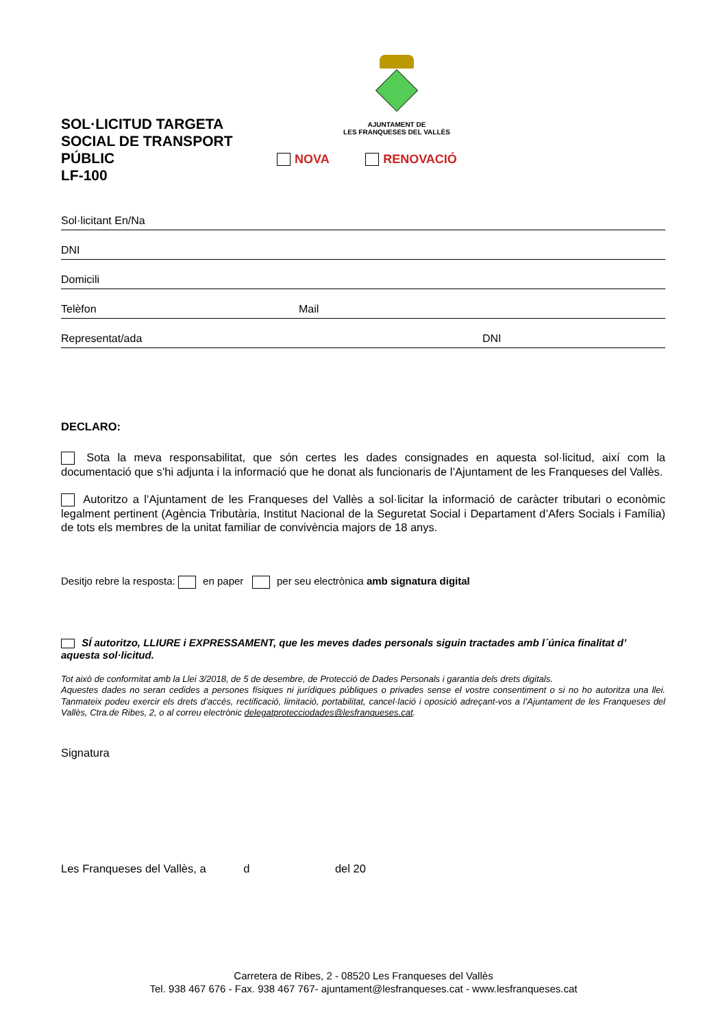AJUNTAMENT DE
LES FRANQUESES DEL VALLÈS
SOL·LICITUD TARGETA SOCIAL DE TRANSPORT PÚBLIC
LF-100
NOVA RENOVACIÓ
Sol·licitant En/Na
DNI
Domicili
Telèfon Mail
Representat/ada DNI
DECLARO:
Sota la meva responsabilitat, que són certes les dades consignades en aquesta sol·licitud, així com la documentació que s’hi adjunta i la informació que he donat als funcionaris de l’Ajuntament de les Franqueses del Vallès.
Autoritzo a l’Ajuntament de les Franqueses del Vallès a sol·licitar la informació de caràcter tributari o econòmic legalment pertinent (Agència Tributària, Institut Nacional de la Seguretat Social i Departament d’Afers Socials i Família) de tots els membres de la unitat familiar de convivència majors de 18 anys.
Desitjo rebre la resposta: en paper per seu electrònica amb signatura digital
SÍ autoritzo, LLIURE i EXPRESSAMENT, que les meves dades personals siguin tractades amb l´única finalitat d’ aquesta sol·licitud.
Tot això de conformitat amb la Llei 3/2018, de 5 de desembre, de Protecció de Dades Personals i garantia dels drets digitals.
Aquestes dades no seran cedides a persones físiques ni jurídiques públiques o privades sense el vostre consentiment o si no ho autoritza una llei. Tanmateix podeu exercir els drets d’accés, rectificació, limitació, portabilitat, cancel·lació i oposició adreçant-vos a l’Ajuntament de les Franqueses del Vallès, Ctra.de Ribes, 2, o al correu electrònic delegatprotecciodades@lesfranqueses.cat.
Signatura
Les Franqueses del Vallès, a d del 20
Carretera de Ribes, 2 - 08520 Les Franqueses del Vallès
Tel. 938 467 676 - Fax. 938 467 767- ajuntament@lesfranqueses.cat - www.lesfranqueses.cat